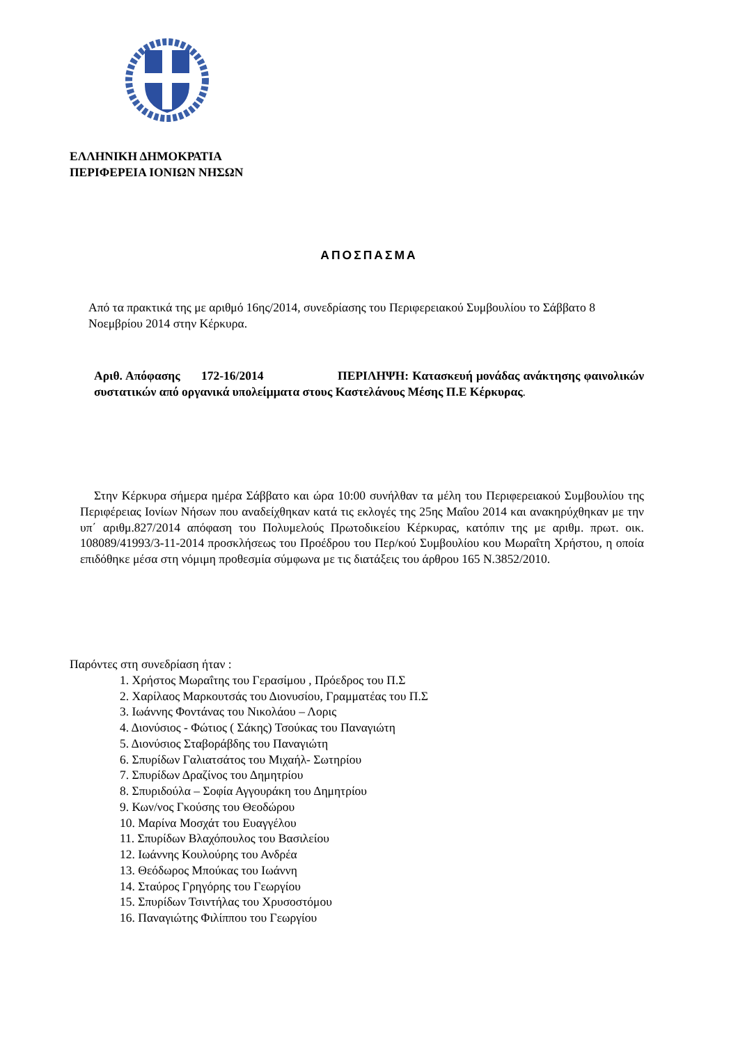ΕΛΛΗΝΙΚΗ ΔΗΜΟΚΡΑΤΙΑ
ΠΕΡΙΦΕΡΕΙΑ ΙΟΝΙΩΝ ΝΗΣΩΝ
ΑΠΟΣΠΑΣΜΑ
Από τα πρακτικά της με αριθμό 16ης/2014, συνεδρίασης του Περιφερειακού Συμβουλίου το Σάββατο 8 Νοεμβρίου 2014 στην Κέρκυρα.
Αριθ. Απόφασης 172-16/2014 ΠΕΡΙΛΗΨΗ: Κατασκευή μονάδας ανάκτησης φαινολικών συστατικών από οργανικά υπολείμματα στους Καστελάνους Μέσης Π.Ε Κέρκυρας.
Στην Κέρκυρα σήμερα ημέρα Σάββατο και ώρα 10:00 συνήλθαν τα μέλη του Περιφερειακού Συμβουλίου της Περιφέρειας Ιονίων Νήσων που αναδείχθηκαν κατά τις εκλογές της 25ης Μαΐου 2014 και ανακηρύχθηκαν με την υπ΄ αριθμ.827/2014 απόφαση του Πολυμελούς Πρωτοδικείου Κέρκυρας, κατόπιν της με αριθμ. πρωτ. οικ. 108089/41993/3-11-2014 προσκλήσεως του Προέδρου του Περ/κού Συμβουλίου κου Μωραΐτη Χρήστου, η οποία επιδόθηκε μέσα στη νόμιμη προθεσμία σύμφωνα με τις διατάξεις του άρθρου 165 Ν.3852/2010.
Παρόντες στη συνεδρίαση ήταν :
1. Χρήστος Μωραΐτης του Γερασίμου , Πρόεδρος του Π.Σ
2. Χαρίλαος Μαρκουτσάς του Διονυσίου, Γραμματέας του Π.Σ
3. Ιωάννης Φοντάνας του Νικολάου – Λορις
4. Διονύσιος - Φώτιος ( Σάκης) Τσούκας του Παναγιώτη
5. Διονύσιος Σταβοράβδης του Παναγιώτη
6. Σπυρίδων Γαλιατσάτος του Μιχαήλ- Σωτηρίου
7. Σπυρίδων Δραζίνος του Δημητρίου
8. Σπυριδούλα – Σοφία Αγγουράκη του Δημητρίου
9. Κων/νος Γκούσης του Θεοδώρου
10. Μαρίνα Μοσχάτ του Ευαγγέλου
11. Σπυρίδων Βλαχόπουλος του Βασιλείου
12. Ιωάννης Κουλούρης του Ανδρέα
13. Θεόδωρος Μπούκας του Ιωάννη
14. Σταύρος Γρηγόρης του Γεωργίου
15. Σπυρίδων Τσιντήλας του Χρυσοστόμου
16. Παναγιώτης Φιλίππου του Γεωργίου